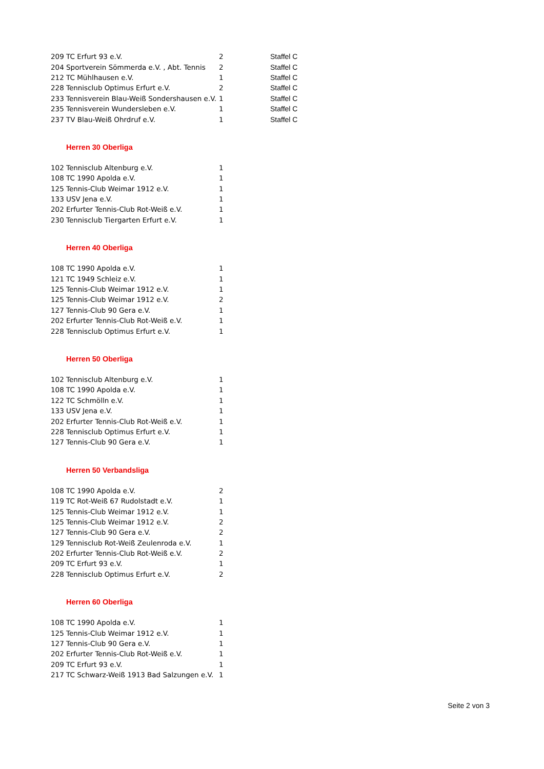| 209 | TC Erfurt 93 e.V. | 2 | Staffel C |
| 204 | Sportverein Sömmerda e.V. , Abt. Tennis | 2 | Staffel C |
| 212 | TC Mühlhausen e.V. | 1 | Staffel C |
| 228 | Tennisclub Optimus Erfurt e.V. | 2 | Staffel C |
| 233 | Tennisverein Blau-Weiß Sondershausen e.V. | 1 | Staffel C |
| 235 | Tennisverein Wundersleben e.V. | 1 | Staffel C |
| 237 | TV Blau-Weiß Ohrdruf e.V. | 1 | Staffel C |
Herren 30 Oberliga
| 102 | Tennisclub Altenburg e.V. | 1 |
| 108 | TC 1990 Apolda e.V. | 1 |
| 125 | Tennis-Club Weimar 1912 e.V. | 1 |
| 133 | USV Jena e.V. | 1 |
| 202 | Erfurter Tennis-Club Rot-Weiß e.V. | 1 |
| 230 | Tennisclub Tiergarten Erfurt e.V. | 1 |
Herren 40 Oberliga
| 108 | TC 1990 Apolda e.V. | 1 |
| 121 | TC 1949 Schleiz e.V. | 1 |
| 125 | Tennis-Club Weimar 1912 e.V. | 1 |
| 125 | Tennis-Club Weimar 1912 e.V. | 2 |
| 127 | Tennis-Club 90 Gera e.V. | 1 |
| 202 | Erfurter Tennis-Club Rot-Weiß e.V. | 1 |
| 228 | Tennisclub Optimus Erfurt e.V. | 1 |
Herren 50 Oberliga
| 102 | Tennisclub Altenburg e.V. | 1 |
| 108 | TC 1990 Apolda e.V. | 1 |
| 122 | TC Schmölln e.V. | 1 |
| 133 | USV Jena e.V. | 1 |
| 202 | Erfurter Tennis-Club Rot-Weiß e.V. | 1 |
| 228 | Tennisclub Optimus Erfurt e.V. | 1 |
| 127 | Tennis-Club 90 Gera e.V. | 1 |
Herren 50 Verbandsliga
| 108 | TC 1990 Apolda e.V. | 2 |
| 119 | TC Rot-Weiß 67 Rudolstadt e.V. | 1 |
| 125 | Tennis-Club Weimar 1912 e.V. | 1 |
| 125 | Tennis-Club Weimar 1912 e.V. | 2 |
| 127 | Tennis-Club 90 Gera e.V. | 2 |
| 129 | Tennisclub Rot-Weiß Zeulenroda e.V. | 1 |
| 202 | Erfurter Tennis-Club Rot-Weiß e.V. | 2 |
| 209 | TC Erfurt 93 e.V. | 1 |
| 228 | Tennisclub Optimus Erfurt e.V. | 2 |
Herren 60 Oberliga
| 108 | TC 1990 Apolda e.V. | 1 |
| 125 | Tennis-Club Weimar 1912 e.V. | 1 |
| 127 | Tennis-Club 90 Gera e.V. | 1 |
| 202 | Erfurter Tennis-Club Rot-Weiß e.V. | 1 |
| 209 | TC Erfurt 93 e.V. | 1 |
| 217 | TC Schwarz-Weiß 1913 Bad Salzungen e.V. | 1 |
Seite 2 von 3